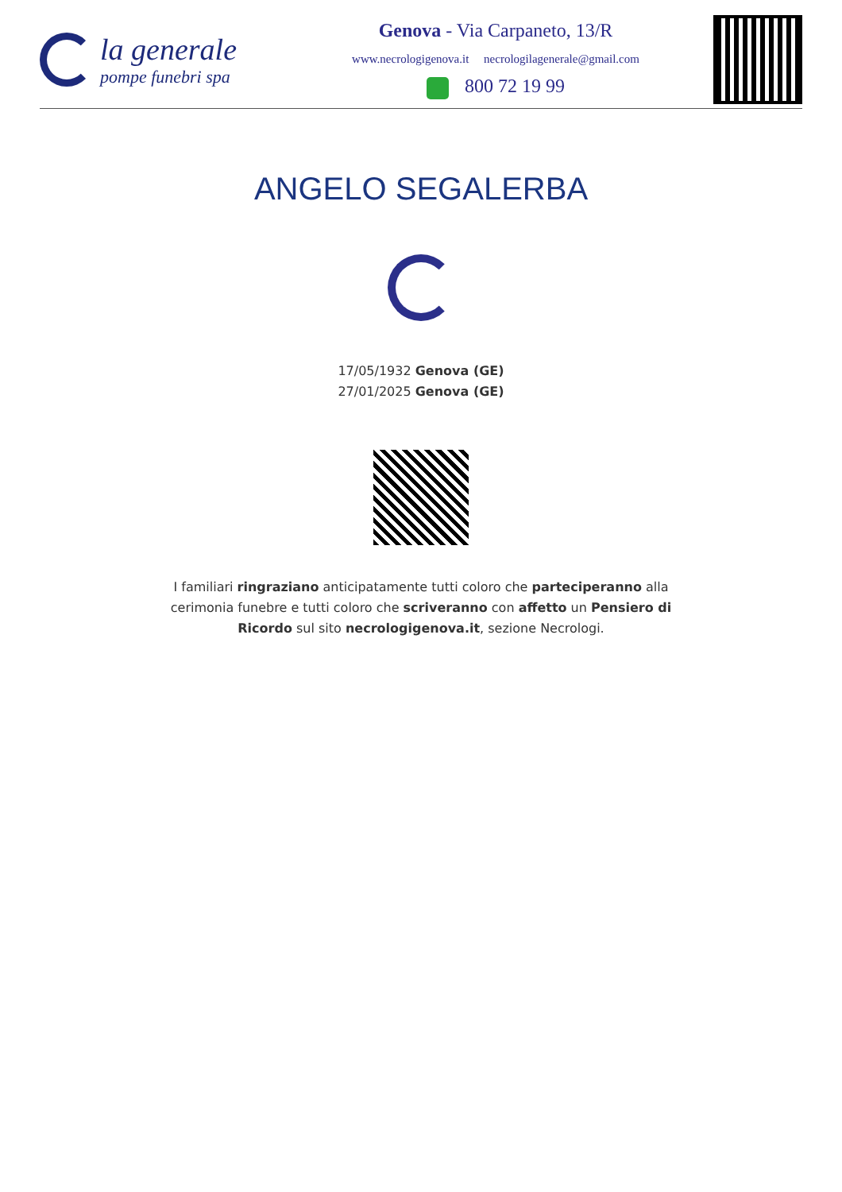la generale
pompe funebri spa
Genova - Via Carpaneto, 13/R
www.necrologigenova.it necrologilagenerale@gmail.com
800 72 19 99
ANGELO SEGALERBA
17/05/1932 Genova (GE)
27/01/2025 Genova (GE)
I familiari ringraziano anticipatamente tutti coloro che parteciperanno alla cerimonia funebre e tutti coloro che scriveranno con affetto un Pensiero di Ricordo sul sito necrologigenova.it, sezione Necrologi.